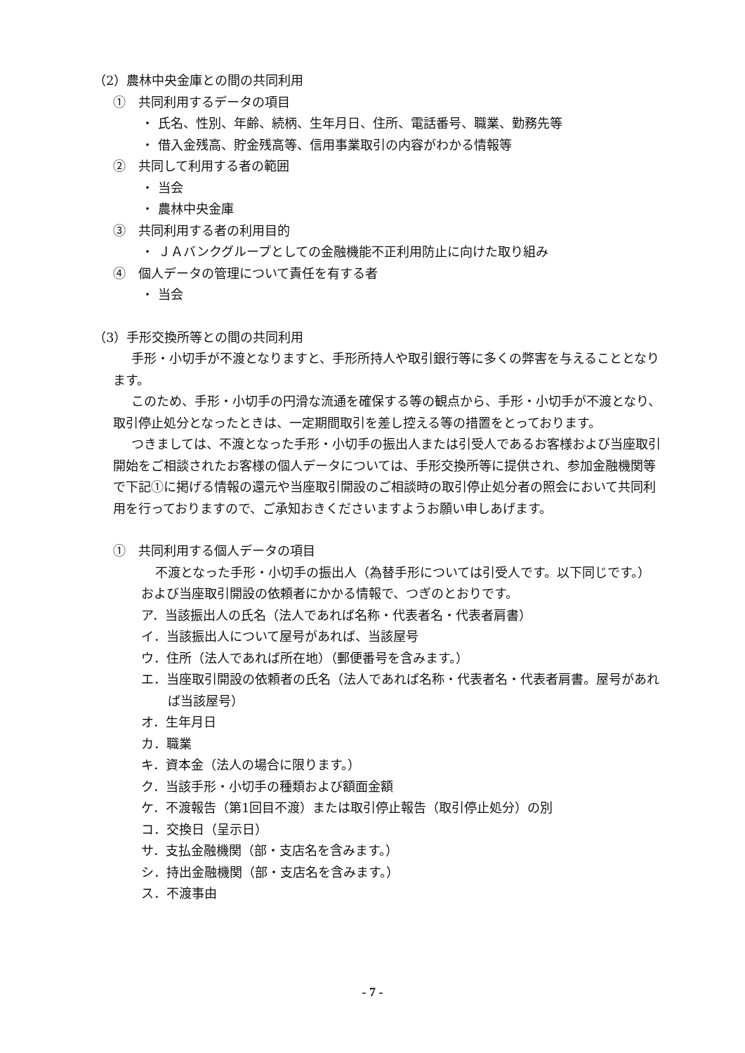（2）農林中央金庫との間の共同利用
①　共同利用するデータの項目
・ 氏名、性別、年齢、続柄、生年月日、住所、電話番号、職業、勤務先等
・ 借入金残高、貯金残高等、信用事業取引の内容がわかる情報等
②　共同して利用する者の範囲
・ 当会
・ 農林中央金庫
③　共同利用する者の利用目的
・ ＪＡバンクグループとしての金融機能不正利用防止に向けた取り組み
④　個人データの管理について責任を有する者
・ 当会
（3）手形交換所等との間の共同利用
手形・小切手が不渡となりますと、手形所持人や取引銀行等に多くの弊害を与えることとなります。
このため、手形・小切手の円滑な流通を確保する等の観点から、手形・小切手が不渡となり、取引停止処分となったときは、一定期間取引を差し控える等の措置をとっております。
つきましては、不渡となった手形・小切手の振出人または引受人であるお客様および当座取引開始をご相談されたお客様の個人データについては、手形交換所等に提供され、参加金融機関等で下記①に掲げる情報の還元や当座取引開設のご相談時の取引停止処分者の照会において共同利用を行っておりますので、ご承知おきくださいますようお願い申しあげます。
①　共同利用する個人データの項目
不渡となった手形・小切手の振出人（為替手形については引受人です。以下同じです。）および当座取引開設の依頼者にかかる情報で、つぎのとおりです。
ア．当該振出人の氏名（法人であれば名称・代表者名・代表者肩書）
イ．当該振出人について屋号があれば、当該屋号
ウ．住所（法人であれば所在地）（郵便番号を含みます。）
エ．当座取引開設の依頼者の氏名（法人であれば名称・代表者名・代表者肩書。屋号があれば当該屋号）
オ．生年月日
カ．職業
キ．資本金（法人の場合に限ります。）
ク．当該手形・小切手の種類および額面金額
ケ．不渡報告（第1回目不渡）または取引停止報告（取引停止処分）の別
コ．交換日（呈示日）
サ．支払金融機関（部・支店名を含みます。）
シ．持出金融機関（部・支店名を含みます。）
ス．不渡事由
- 7 -